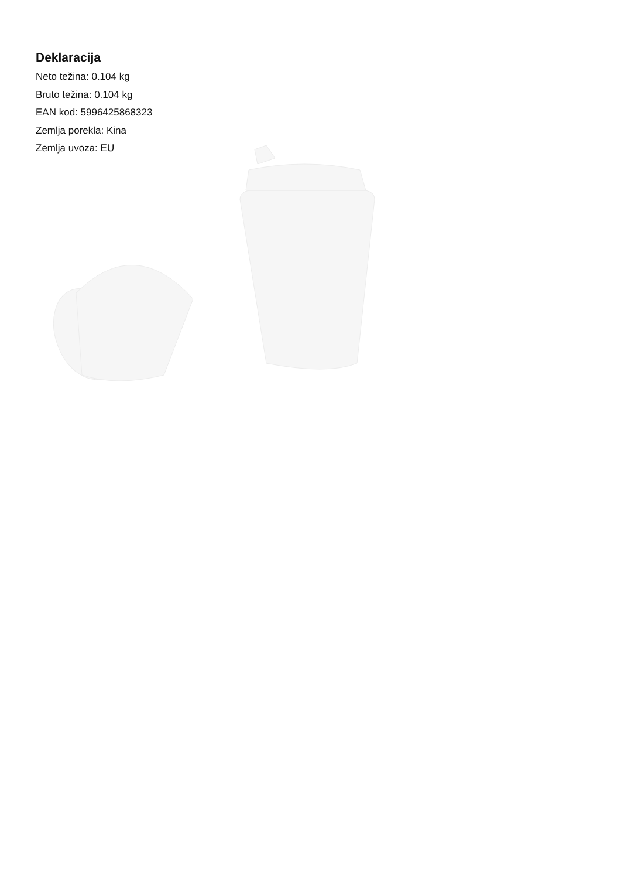Deklaracija
Neto težina: 0.104 kg
Bruto težina: 0.104 kg
EAN kod: 5996425868323
Zemlja porekla: Kina
Zemlja uvoza: EU